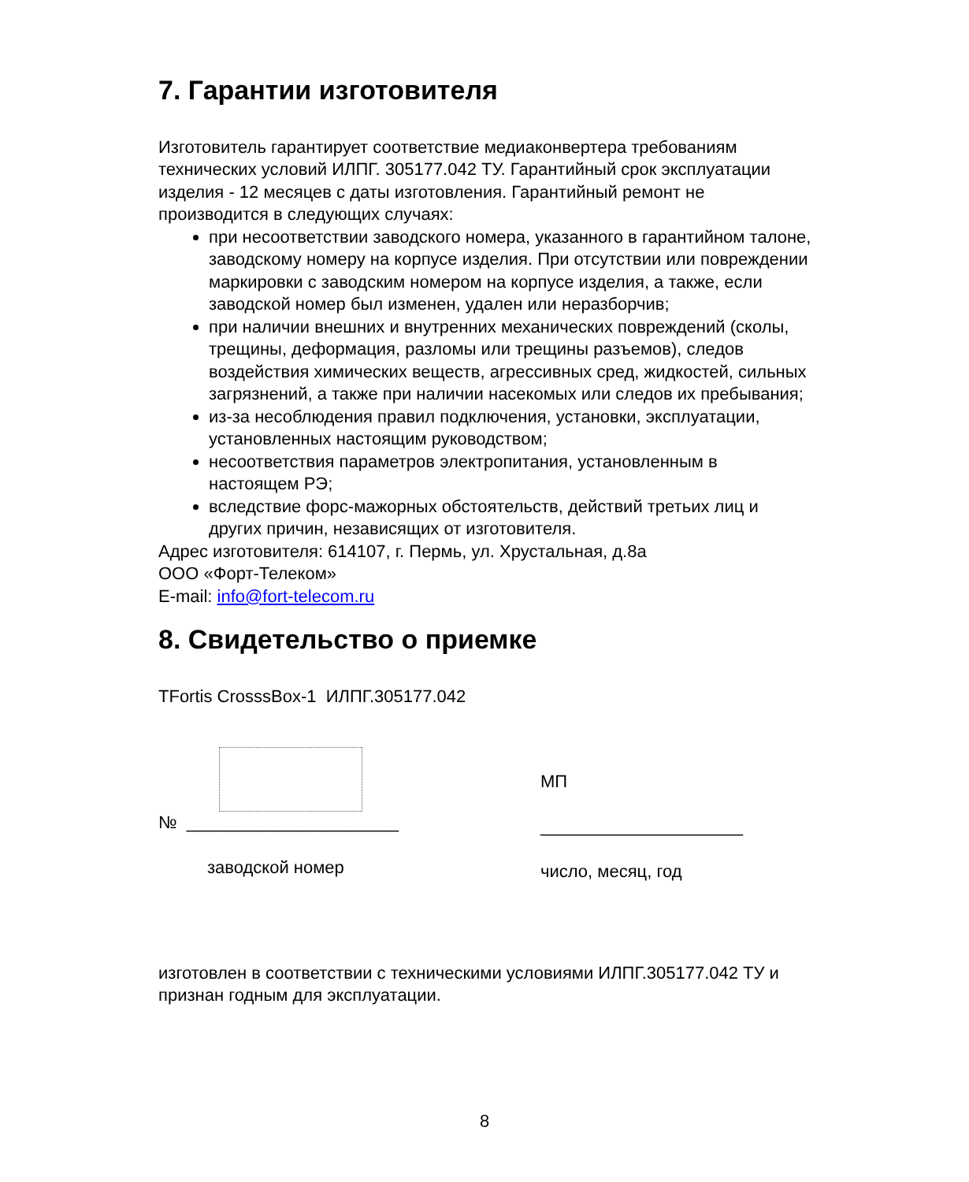7. Гарантии изготовителя
Изготовитель гарантирует соответствие медиаконвертера требованиям технических условий ИЛПГ. 305177.042 ТУ. Гарантийный срок эксплуатации изделия - 12 месяцев с даты изготовления. Гарантийный ремонт не производится в следующих случаях:
при несоответствии заводского номера, указанного в гарантийном талоне, заводскому номеру на корпусе изделия. При отсутствии или повреждении маркировки с заводским номером на корпусе изделия, а также, если заводской номер был изменен, удален или неразборчив;
при наличии внешних и внутренних механических повреждений (сколы, трещины, деформация, разломы или трещины разъемов), следов воздействия химических веществ, агрессивных сред, жидкостей, сильных загрязнений, а также при наличии насекомых или следов их пребывания;
из-за несоблюдения правил подключения, установки, эксплуатации, установленных настоящим руководством;
несоответствия параметров электропитания, установленным в настоящем РЭ;
вследствие форс-мажорных обстоятельств, действий третьих лиц и других причин, независящих от изготовителя.
Адрес изготовителя: 614107, г. Пермь, ул. Хрустальная, д.8а
ООО «Форт-Телеком»
E-mail: info@fort-telecom.ru
8. Свидетельство о приемке
TFortis CrosssBox-1 ИЛПГ.305177.042
№ ______________________
заводской номер
МП
_____________________
число, месяц, год
изготовлен в соответствии с техническими условиями ИЛПГ.305177.042 ТУ и признан годным для эксплуатации.
8